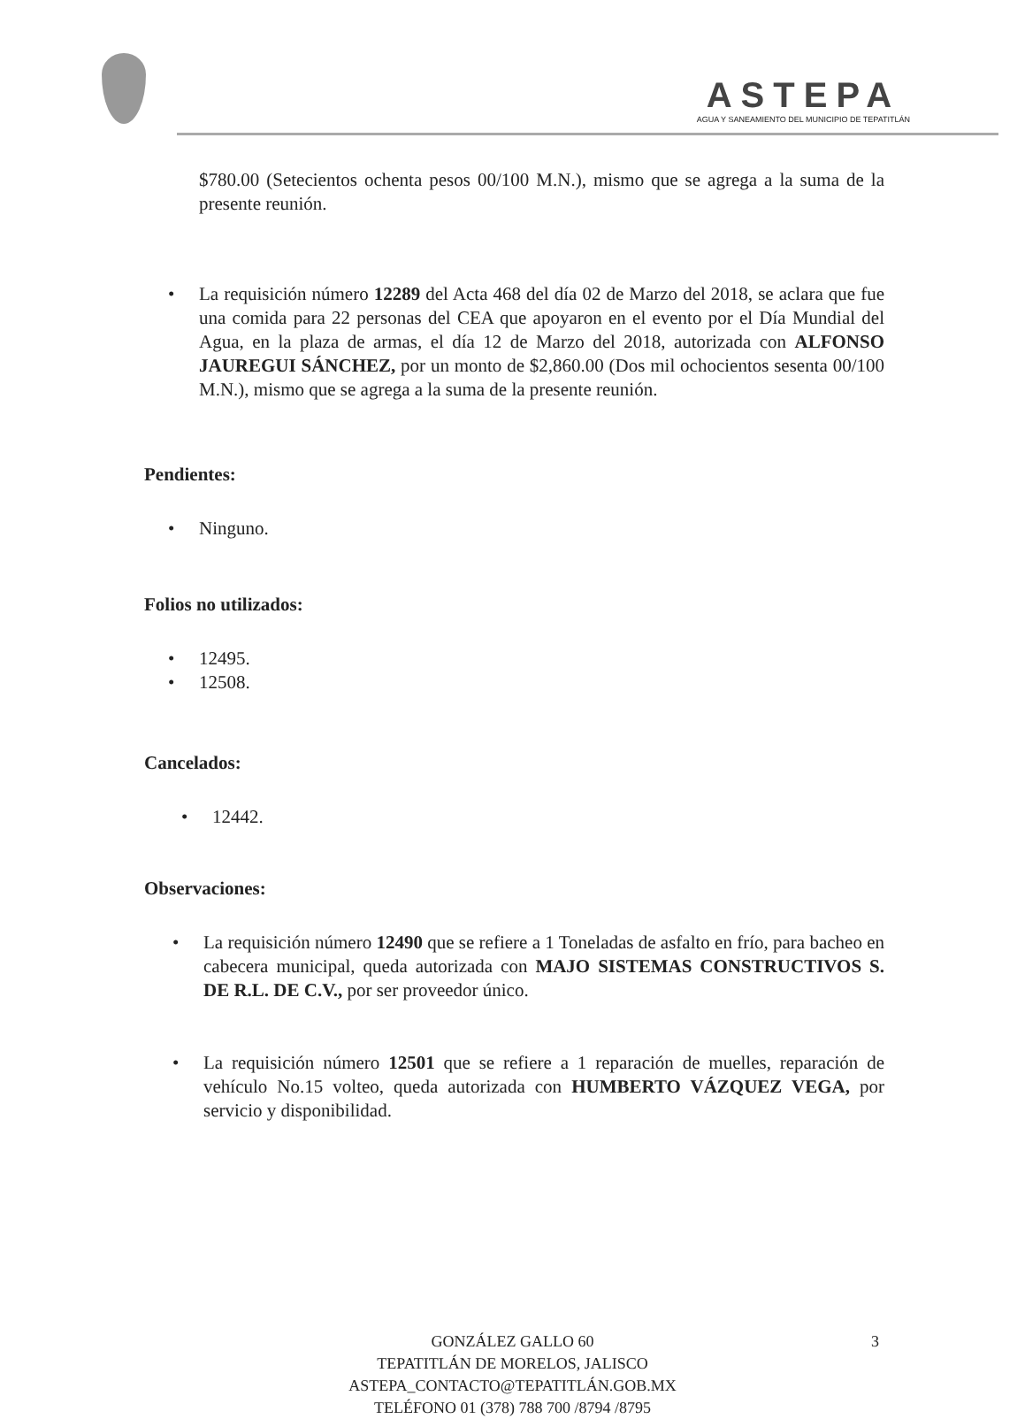ASTEPA
AGUA Y SANEAMIENTO DEL MUNICIPIO DE TEPATITLÁN
$780.00 (Setecientos ochenta pesos 00/100 M.N.), mismo que se agrega a la suma de la presente reunión.
• La requisición número 12289 del Acta 468 del día 02 de Marzo del 2018, se aclara que fue una comida para 22 personas del CEA que apoyaron en el evento por el Día Mundial del Agua, en la plaza de armas, el día 12 de Marzo del 2018, autorizada con ALFONSO JAUREGUI SÁNCHEZ, por un monto de $2,860.00 (Dos mil ochocientos sesenta 00/100 M.N.), mismo que se agrega a la suma de la presente reunión.
Pendientes:
• Ninguno.
Folios no utilizados:
• 12495.
• 12508.
Cancelados:
• 12442.
Observaciones:
• La requisición número 12490 que se refiere a 1 Toneladas de asfalto en frío, para bacheo en cabecera municipal, queda autorizada con MAJO SISTEMAS CONSTRUCTIVOS S. DE R.L. DE C.V., por ser proveedor único.
• La requisición número 12501 que se refiere a 1 reparación de muelles, reparación de vehículo No.15 volteo, queda autorizada con HUMBERTO VÁZQUEZ VEGA, por servicio y disponibilidad.
GONZÁLEZ GALLO 60
TEPATITLÁN DE MORELOS, JALISCO
ASTEPA_CONTACTO@TEPATITLÁN.GOB.MX
TELÉFONO 01 (378) 788 700 /8794 /8795
3